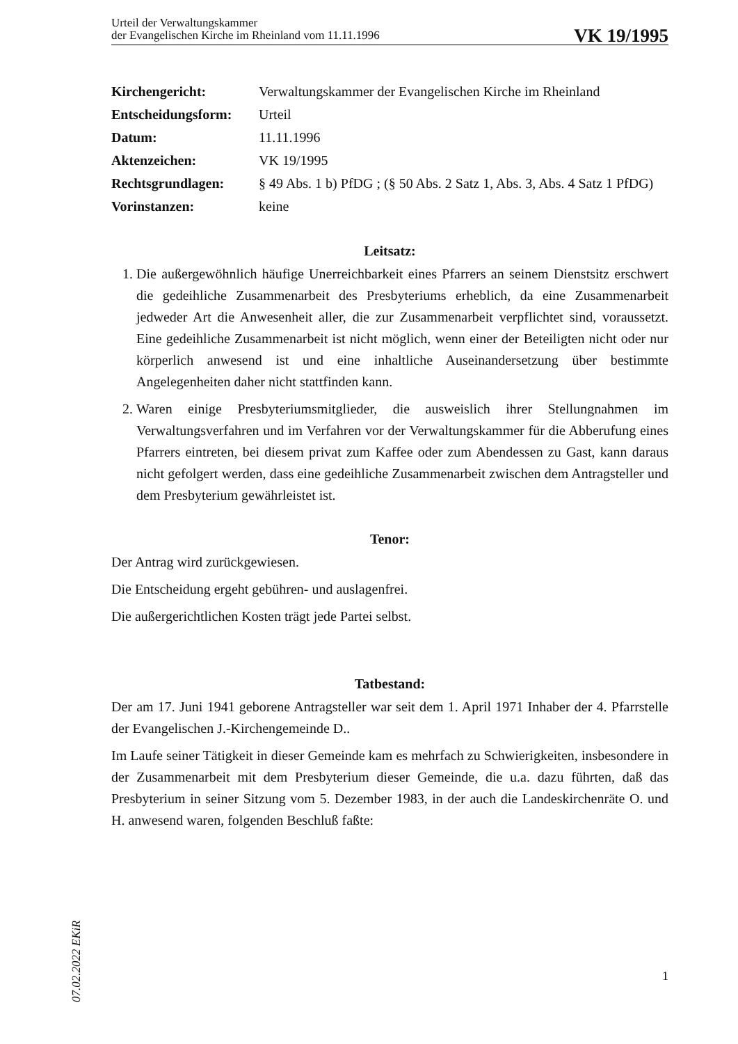Urteil der Verwaltungskammer
der Evangelischen Kirche im Rheinland vom 11.11.1996
VK 19/1995
Kirchengericht: Verwaltungskammer der Evangelischen Kirche im Rheinland
Entscheidungsform: Urteil
Datum: 11.11.1996
Aktenzeichen: VK 19/1995
Rechtsgrundlagen: § 49 Abs. 1 b) PfDG ; (§ 50 Abs. 2 Satz 1, Abs. 3, Abs. 4 Satz 1 PfDG)
Vorinstanzen: keine
Leitsatz:
1. Die außergewöhnlich häufige Unerreichbarkeit eines Pfarrers an seinem Dienstsitz erschwert die gedeihliche Zusammenarbeit des Presbyteriums erheblich, da eine Zusammenarbeit jedweder Art die Anwesenheit aller, die zur Zusammenarbeit verpflichtet sind, voraussetzt. Eine gedeihliche Zusammenarbeit ist nicht möglich, wenn einer der Beteiligten nicht oder nur körperlich anwesend ist und eine inhaltliche Auseinandersetzung über bestimmte Angelegenheiten daher nicht stattfinden kann.
2. Waren einige Presbyteriumsmitglieder, die ausweislich ihrer Stellungnahmen im Verwaltungsverfahren und im Verfahren vor der Verwaltungskammer für die Abberufung eines Pfarrers eintreten, bei diesem privat zum Kaffee oder zum Abendessen zu Gast, kann daraus nicht gefolgert werden, dass eine gedeihliche Zusammenarbeit zwischen dem Antragsteller und dem Presbyterium gewährleistet ist.
Tenor:
Der Antrag wird zurückgewiesen.
Die Entscheidung ergeht gebühren- und auslagenfrei.
Die außergerichtlichen Kosten trägt jede Partei selbst.
Tatbestand:
Der am 17. Juni 1941 geborene Antragsteller war seit dem 1. April 1971 Inhaber der 4. Pfarrstelle der Evangelischen J.-Kirchengemeinde D..
Im Laufe seiner Tätigkeit in dieser Gemeinde kam es mehrfach zu Schwierigkeiten, insbesondere in der Zusammenarbeit mit dem Presbyterium dieser Gemeinde, die u.a. dazu führten, daß das Presbyterium in seiner Sitzung vom 5. Dezember 1983, in der auch die Landeskirchenräte O. und H. anwesend waren, folgenden Beschluß faßte:
07.02.2022 EKiR
1